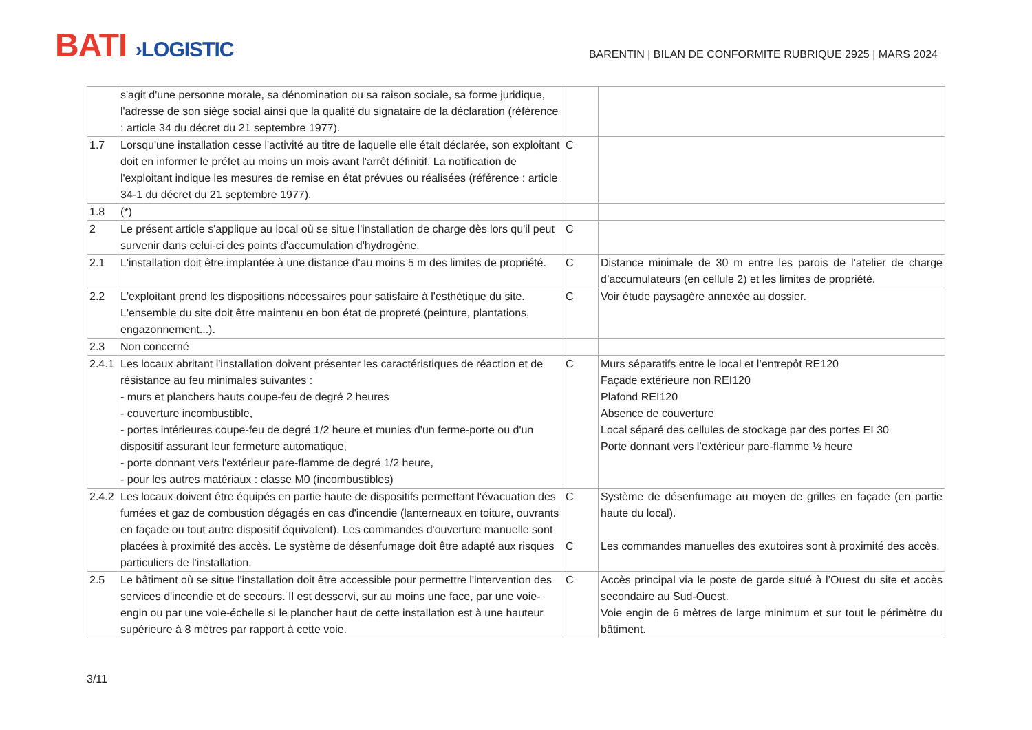BATI ›LOGISTIC
BARENTIN | BILAN DE CONFORMITE RUBRIQUE 2925 | MARS 2024
| | s'agit d'une personne morale, sa dénomination ou sa raison sociale, sa forme juridique, l'adresse de son siège social ainsi que la qualité du signataire de la déclaration (référence : article 34 du décret du 21 septembre 1977). | | |
| 1.7 | Lorsqu'une installation cesse l'activité au titre de laquelle elle était déclarée, son exploitant doit en informer le préfet au moins un mois avant l'arrêt définitif. La notification de l'exploitant indique les mesures de remise en état prévues ou réalisées (référence : article 34-1 du décret du 21 septembre 1977). | C | |
| 1.8 | (*) | | |
| 2 | Le présent article s'applique au local où se situe l'installation de charge dès lors qu'il peut survenir dans celui-ci des points d'accumulation d'hydrogène. | C | |
| 2.1 | L'installation doit être implantée à une distance d'au moins 5 m des limites de propriété. | C | Distance minimale de 30 m entre les parois de l’atelier de charge d’accumulateurs (en cellule 2) et les limites de propriété. |
| 2.2 | L'exploitant prend les dispositions nécessaires pour satisfaire à l'esthétique du site. L'ensemble du site doit être maintenu en bon état de propreté (peinture, plantations, engazonnement...). | C | Voir étude paysagère annexée au dossier. |
| 2.3 | Non concerné | | |
| 2.4.1 | Les locaux abritant l'installation doivent présenter les caractéristiques de réaction et de résistance au feu minimales suivantes : - murs et planchers hauts coupe-feu de degré 2 heures - couverture incombustible, - portes intérieures coupe-feu de degré 1/2 heure et munies d'un ferme-porte ou d'un dispositif assurant leur fermeture automatique, - porte donnant vers l'extérieur pare-flamme de degré 1/2 heure, - pour les autres matériaux : classe M0 (incombustibles) | C | Murs séparatifs entre le local et l’entrepôt RE120 Façade extérieure non REI120 Plafond REI120 Absence de couverture Local séparé des cellules de stockage par des portes EI 30 Porte donnant vers l’extérieur pare-flamme ½ heure |
| 2.4.2 | Les locaux doivent être équipés en partie haute de dispositifs permettant l'évacuation des fumées et gaz de combustion dégagés en cas d'incendie (lanterneaux en toiture, ouvrants en façade ou tout autre dispositif équivalent). Les commandes d'ouverture manuelle sont placées à proximité des accès. Le système de désenfumage doit être adapté aux risques particuliers de l'installation. | C C | Système de désenfumage au moyen de grilles en façade (en partie haute du local). Les commandes manuelles des exutoires sont à proximité des accès. |
| 2.5 | Le bâtiment où se situe l'installation doit être accessible pour permettre l'intervention des services d'incendie et de secours. Il est desservi, sur au moins une face, par une voie-engin ou par une voie-échelle si le plancher haut de cette installation est à une hauteur supérieure à 8 mètres par rapport à cette voie. | C | Accès principal via le poste de garde situé à l’Ouest du site et accès secondaire au Sud-Ouest. Voie engin de 6 mètres de large minimum et sur tout le périmètre du bâtiment. |
3/11